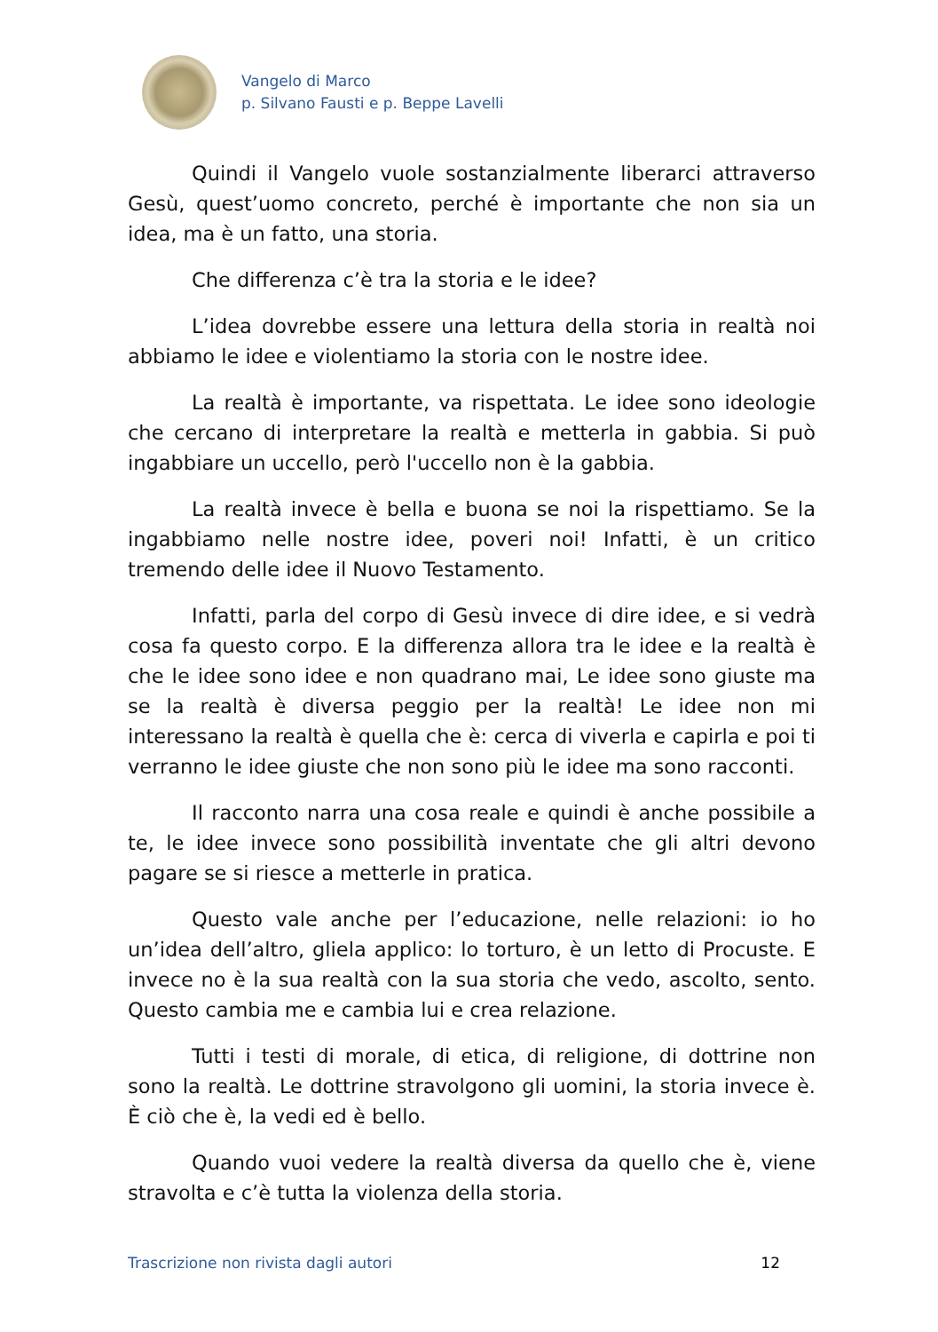Vangelo di Marco
p. Silvano Fausti e p. Beppe Lavelli
Quindi il Vangelo vuole sostanzialmente liberarci attraverso Gesù, quest’uomo concreto, perché è importante che non sia un idea, ma è un fatto, una storia.
Che differenza c’è tra la storia e le idee?
L’idea dovrebbe essere una lettura della storia in realtà noi abbiamo le idee e violentiamo la storia con le nostre idee.
La realtà è importante, va rispettata. Le idee sono ideologie che cercano di interpretare la realtà e metterla in gabbia. Si può ingabbiare un uccello, però l'uccello non è la gabbia.
La realtà invece è bella e buona se noi la rispettiamo. Se la ingabbiamo nelle nostre idee, poveri noi! Infatti, è un critico tremendo delle idee il Nuovo Testamento.
Infatti, parla del corpo di Gesù invece di dire idee, e si vedrà cosa fa questo corpo. E la differenza allora tra le idee e la realtà è che le idee sono idee e non quadrano mai, Le idee sono giuste ma se la realtà è diversa peggio per la realtà! Le idee non mi interessano la realtà è quella che è: cerca di viverla e capirla e poi ti verranno le idee giuste che non sono più le idee ma sono racconti.
Il racconto narra una cosa reale e quindi è anche possibile a te, le idee invece sono possibilità inventate che gli altri devono pagare se si riesce a metterle in pratica.
Questo vale anche per l’educazione, nelle relazioni: io ho un’idea dell’altro, gliela applico: lo torturo, è un letto di Procuste. E invece no è la sua realtà con la sua storia che vedo, ascolto, sento. Questo cambia me e cambia lui e crea relazione.
Tutti i testi di morale, di etica, di religione, di dottrine non sono la realtà. Le dottrine stravolgono gli uomini, la storia invece è. È ciò che è, la vedi ed è bello.
Quando vuoi vedere la realtà diversa da quello che è, viene stravolta e c’è tutta la violenza della storia.
Trascrizione non rivista dagli autori 12